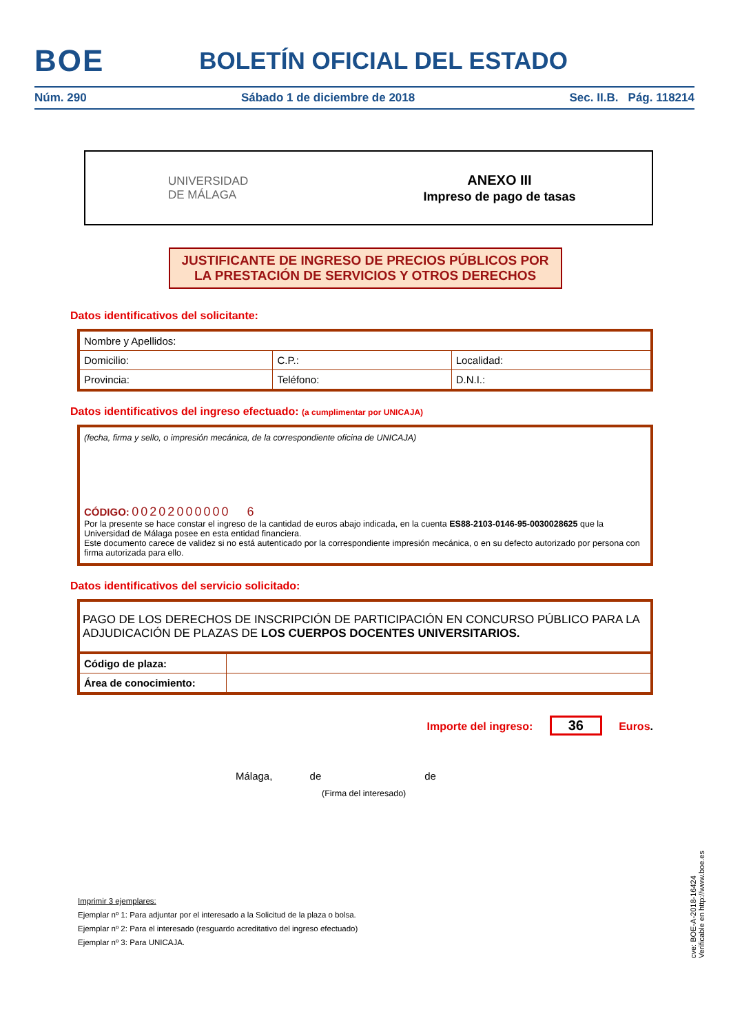BOE
BOLETÍN OFICIAL DEL ESTADO
Núm. 290 Sábado 1 de diciembre de 2018 Sec. II.B. Pág. 118214
UNIVERSIDAD
DE MÁLAGA
ANEXO III
Impreso de pago de tasas
JUSTIFICANTE DE INGRESO DE PRECIOS PÚBLICOS POR
LA PRESTACIÓN DE SERVICIOS Y OTROS DERECHOS
Datos identificativos del solicitante:
| Nombre y Apellidos: | | | |
| Domicilio: | | C.P.: | Localidad: |
| Provincia: | Teléfono: | | D.N.I.: |
Datos identificativos del ingreso efectuado: (a cumplimentar por UNICAJA)
(fecha, firma y sello, o impresión mecánica, de la correspondiente oficina de UNICAJA)
CÓDIGO: 00202000000 6
Por la presente se hace constar el ingreso de la cantidad de euros abajo indicada, en la cuenta ES88-2103-0146-95-0030028625 que la Universidad de Málaga posee en esta entidad financiera.
Este documento carece de validez si no está autenticado por la correspondiente impresión mecánica, o en su defecto autorizado por persona con firma autorizada para ello.
Datos identificativos del servicio solicitado:
| PAGO DE LOS DERECHOS DE INSCRIPCIÓN DE PARTICIPACIÓN EN CONCURSO PÚBLICO PARA LA ADJUDICACIÓN DE PLAZAS DE LOS CUERPOS DOCENTES UNIVERSITARIOS. | |
| Código de plaza: | |
| Área de conocimiento: | |
Importe del ingreso: 36 Euros.
Málaga, de de
(Firma del interesado)
Imprimir 3 ejemplares:
Ejemplar nº 1: Para adjuntar por el interesado a la Solicitud de la plaza o bolsa.
Ejemplar nº 2: Para el interesado (resguardo acreditativo del ingreso efectuado)
Ejemplar nº 3: Para UNICAJA.
cve: BOE-A-2018-16424
Verificable en http://www.boe.es